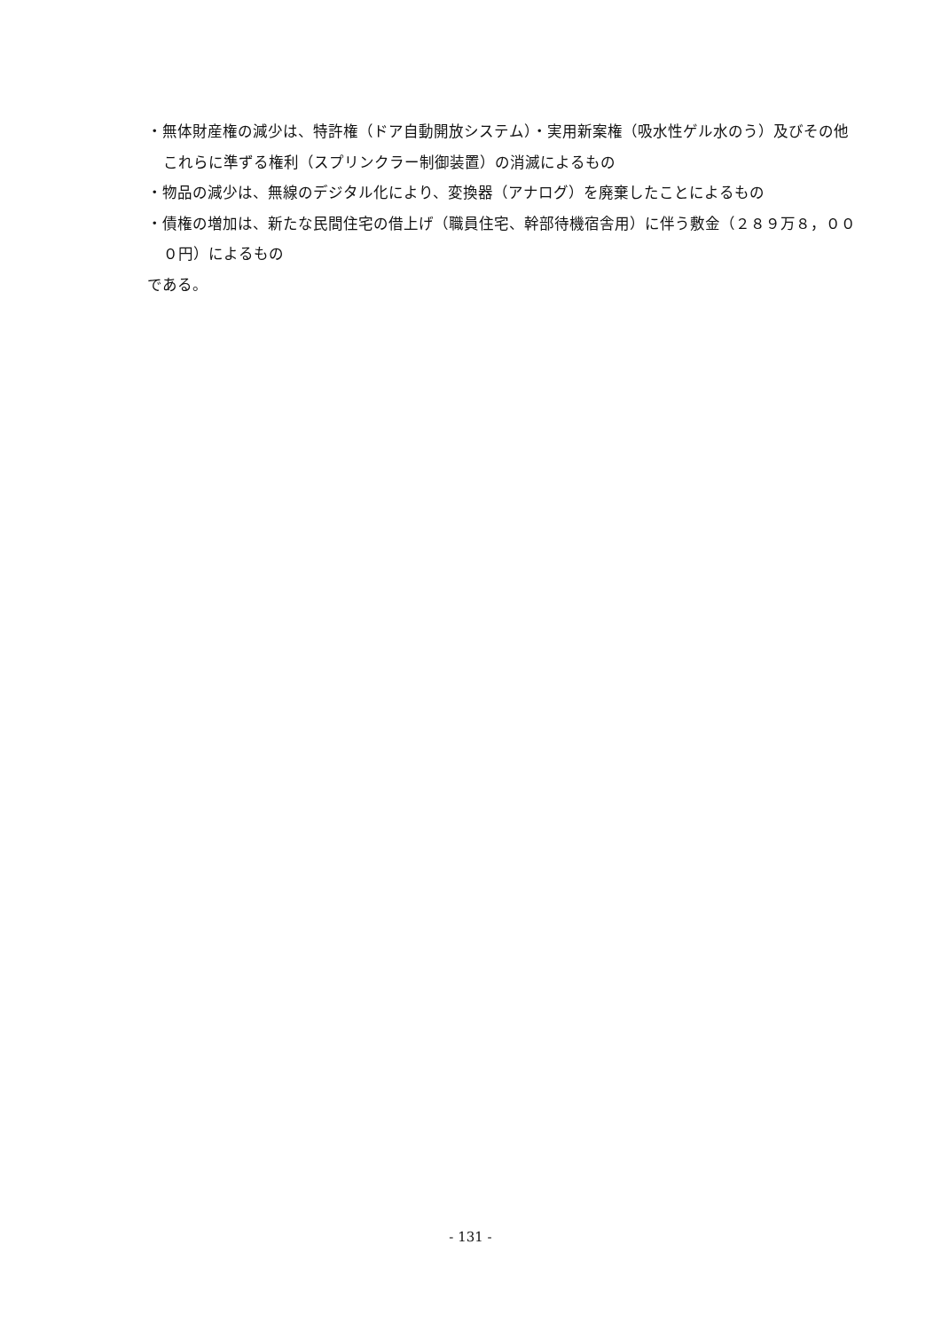・無体財産権の減少は、特許権（ドア自動開放システム）・実用新案権（吸水性ゲル水のう）及びその他これらに準ずる権利（スプリンクラー制御装置）の消滅によるもの
・物品の減少は、無線のデジタル化により、変換器（アナログ）を廃棄したことによるもの
・債権の増加は、新たな民間住宅の借上げ（職員住宅、幹部待機宿舎用）に伴う敷金（２８９万８，０００円）によるもの
である。
- 131 -